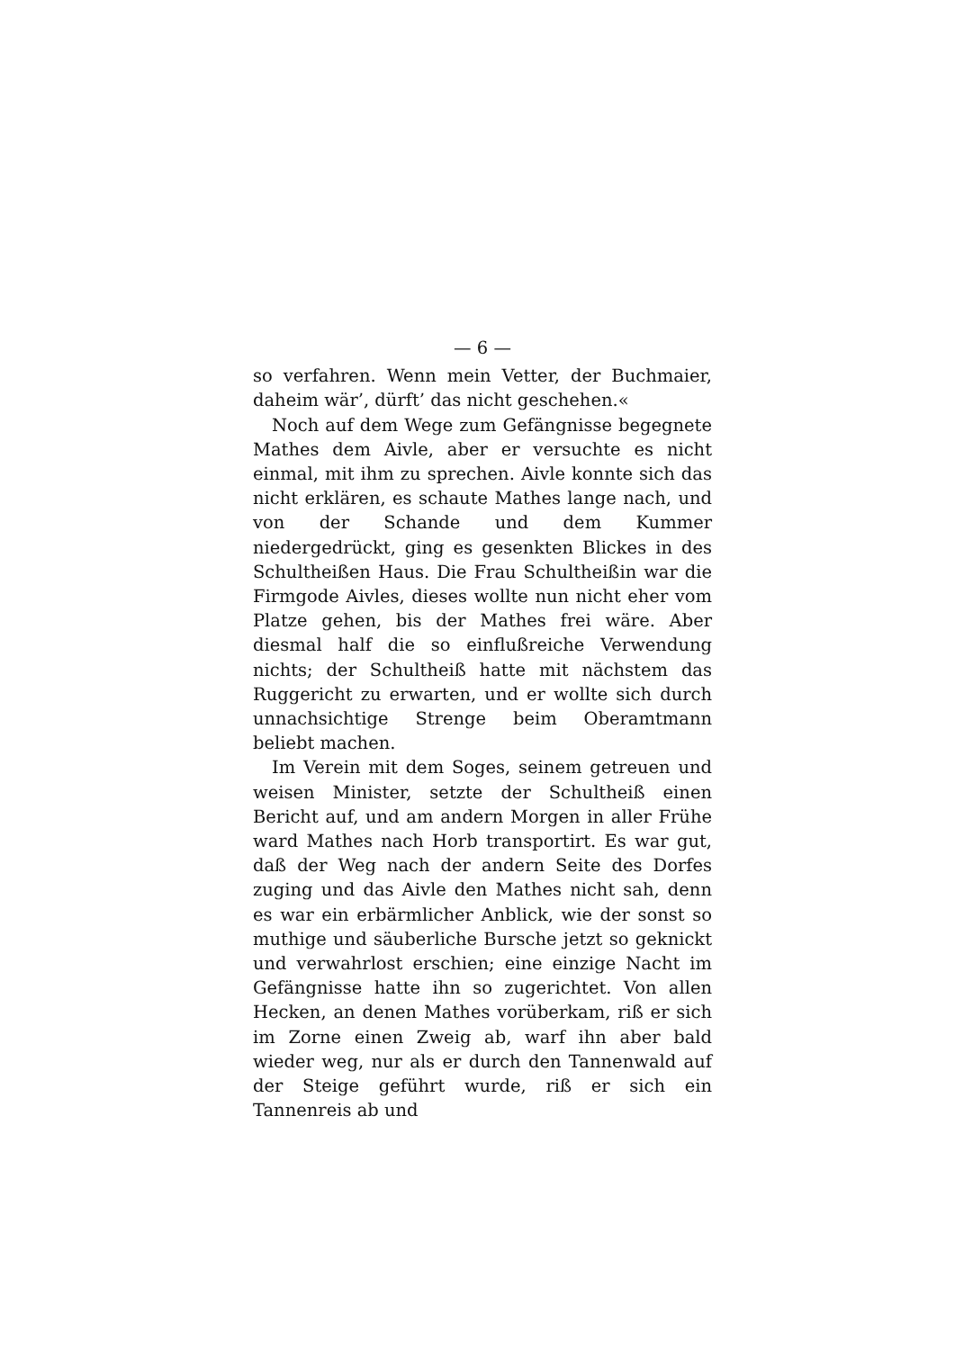— 6 —
so verfahren. Wenn mein Vetter, der Buchmaier, daheim wär’, dürft’ das nicht geschehen.«
Noch auf dem Wege zum Gefängnisse begegnete Mathes dem Aivle, aber er versuchte es nicht einmal, mit ihm zu sprechen. Aivle konnte sich das nicht erklären, es schaute Mathes lange nach, und von der Schande und dem Kummer niedergedrückt, ging es gesenkten Blickes in des Schultheißen Haus. Die Frau Schultheißin war die Firmgode Aivles, dieses wollte nun nicht eher vom Platze gehen, bis der Mathes frei wäre. Aber diesmal half die so einflußreiche Verwendung nichts; der Schultheiß hatte mit nächstem das Ruggericht zu erwarten, und er wollte sich durch unnachsichtige Strenge beim Oberamtmann beliebt machen.
Im Verein mit dem Soges, seinem getreuen und weisen Minister, setzte der Schultheiß einen Bericht auf, und am andern Morgen in aller Frühe ward Mathes nach Horb transportirt. Es war gut, daß der Weg nach der andern Seite des Dorfes zuging und das Aivle den Mathes nicht sah, denn es war ein erbärmlicher Anblick, wie der sonst so muthige und säuberliche Bursche jetzt so geknickt und verwahrlost erschien; eine einzige Nacht im Gefängnisse hatte ihn so zugerichtet. Von allen Hecken, an denen Mathes vorüberkam, riß er sich im Zorne einen Zweig ab, warf ihn aber bald wieder weg, nur als er durch den Tannenwald auf der Steige geführt wurde, riß er sich ein Tannenreis ab und